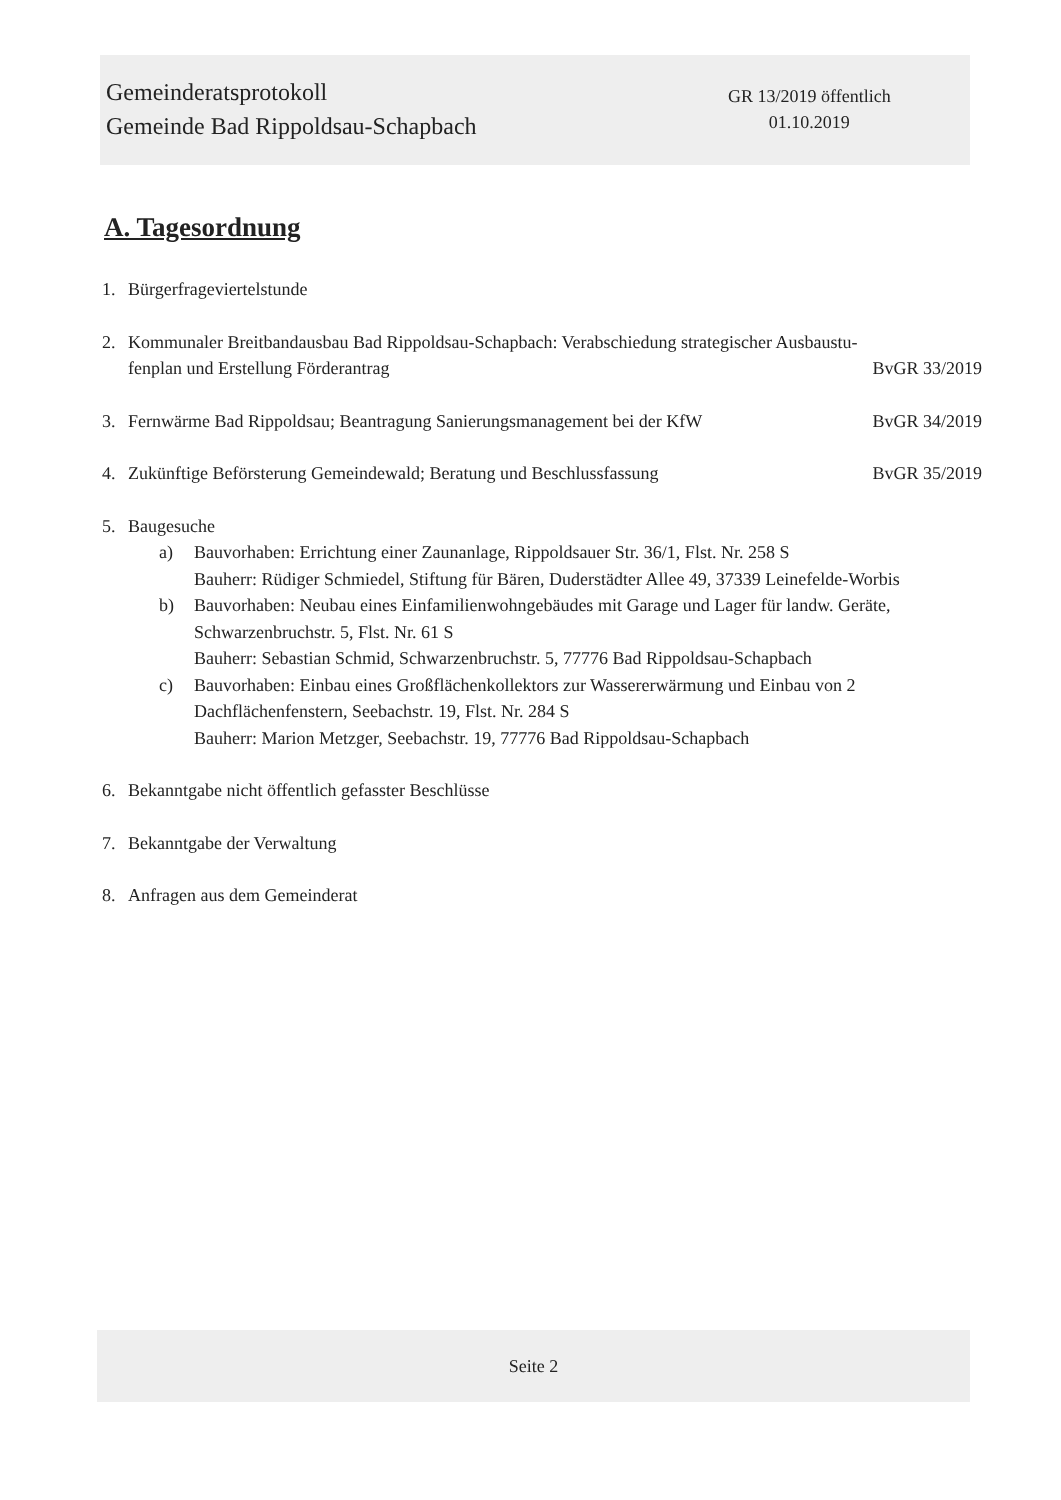Gemeinderatsprotokoll
Gemeinde Bad Rippoldsau-Schapbach
GR 13/2019 öffentlich
01.10.2019
A. Tagesordnung
1. Bürgerfrageviertelstunde
2. Kommunaler Breitbandausbau Bad Rippoldsau-Schapbach: Verabschiedung strategischer Ausbaustu-
fenplan und Erstellung Förderantrag BvGR 33/2019
3. Fernwärme Bad Rippoldsau; Beantragung Sanierungsmanagement bei der KfW BvGR 34/2019
4. Zukünftige Beförsterung Gemeindewald; Beratung und Beschlussfassung BvGR 35/2019
5. Baugesuche
a) Bauvorhaben: Errichtung einer Zaunanlage, Rippoldsauer Str. 36/1, Flst. Nr. 258 S
Bauherr: Rüdiger Schmiedel, Stiftung für Bären, Duderstädter Allee 49, 37339 Leinefelde-Worbis
b) Bauvorhaben: Neubau eines Einfamilienwohngebäudes mit Garage und Lager für landw. Geräte, Schwarzenbruchstr. 5, Flst. Nr. 61 S
Bauherr: Sebastian Schmid, Schwarzenbruchstr. 5, 77776 Bad Rippoldsau-Schapbach
c) Bauvorhaben: Einbau eines Großflächenkollektors zur Wassererwärmung und Einbau von 2 Dachflächenfenstern, Seebachstr. 19, Flst. Nr. 284 S
Bauherr: Marion Metzger, Seebachstr. 19, 77776 Bad Rippoldsau-Schapbach
6. Bekanntgabe nicht öffentlich gefasster Beschlüsse
7. Bekanntgabe der Verwaltung
8. Anfragen aus dem Gemeinderat
Seite 2